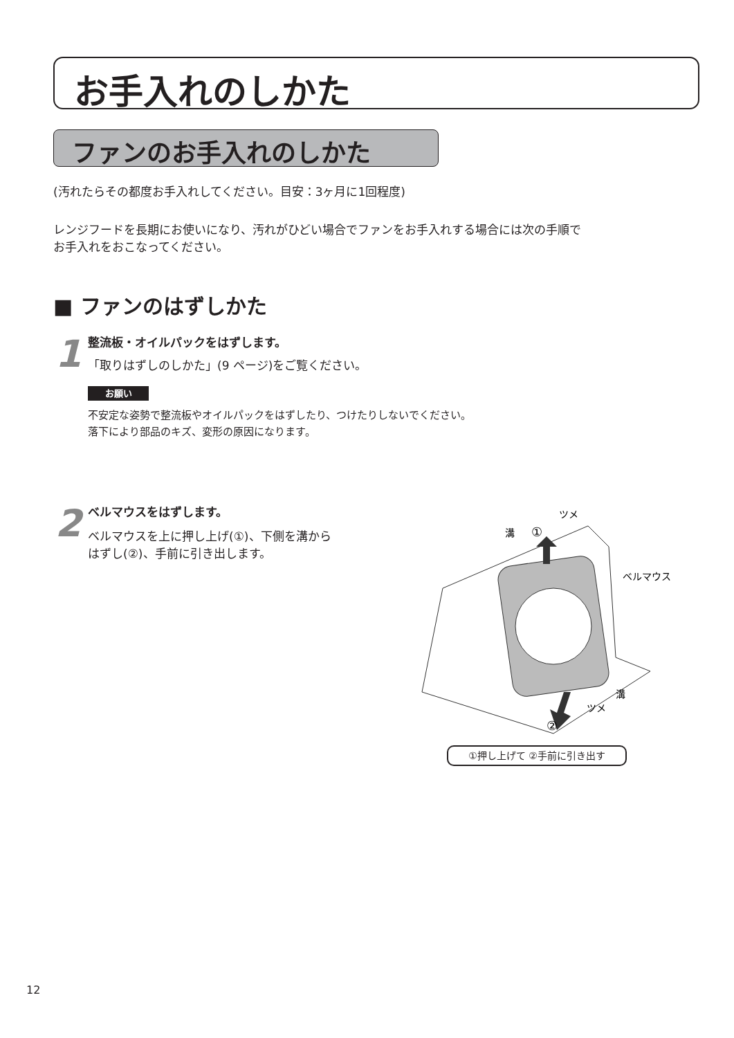お手入れのしかた
ファンのお手入れのしかた
(汚れたらその都度お手入れしてください。目安：3ヶ月に1回程度)
レンジフードを長期にお使いになり、汚れがひどい場合でファンをお手入れする場合には次の手順で
お手入れをおこなってください。
■ ファンのはずしかた
1 整流板・オイルパックをはずします。
「取りはずしのしかた」(9 ページ)をご覧ください。
お願い
不安定な姿勢で整流板やオイルパックをはずしたり、つけたりしないでください。
落下により部品のキズ、変形の原因になります。
2 ベルマウスをはずします。
ベルマウスを上に押し上げ(①)、下側を溝から
はずし(②)、手前に引き出します。
溝
①
ツメ
ベルマウス
溝
ツメ
②
①押し上げて ②手前に引き出す
12